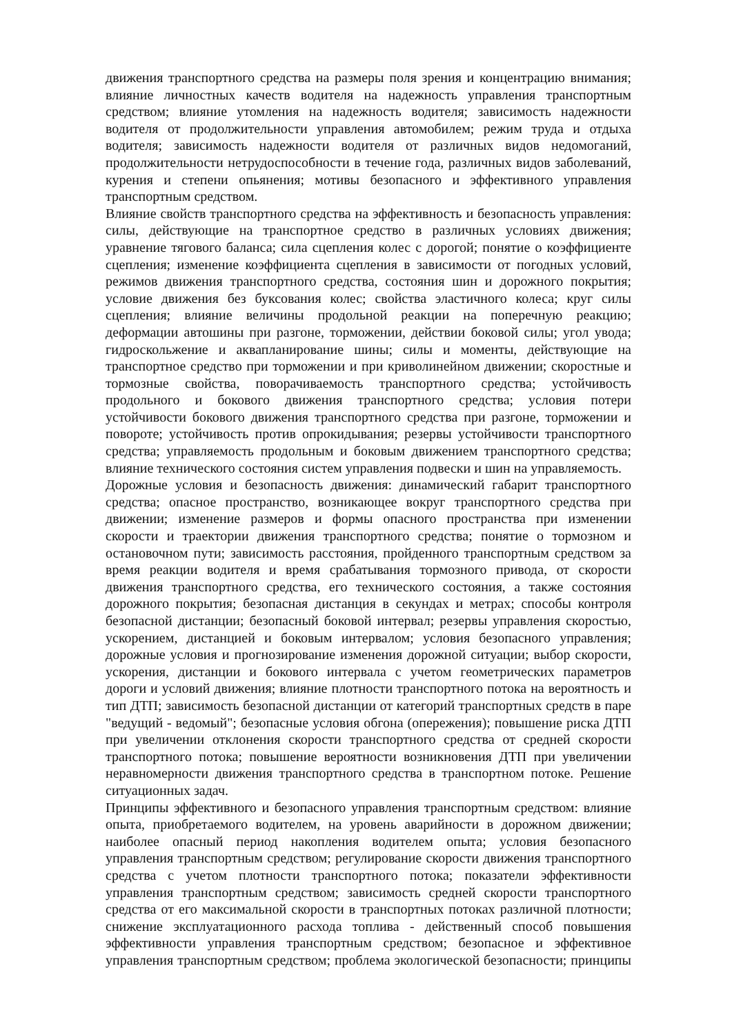движения транспортного средства на размеры поля зрения и концентрацию внимания; влияние личностных качеств водителя на надежность управления транспортным средством; влияние утомления на надежность водителя; зависимость надежности водителя от продолжительности управления автомобилем; режим труда и отдыха водителя; зависимость надежности водителя от различных видов недомоганий, продолжительности нетрудоспособности в течение года, различных видов заболеваний, курения и степени опьянения; мотивы безопасного и эффективного управления транспортным средством.
Влияние свойств транспортного средства на эффективность и безопасность управления: силы, действующие на транспортное средство в различных условиях движения; уравнение тягового баланса; сила сцепления колес с дорогой; понятие о коэффициенте сцепления; изменение коэффициента сцепления в зависимости от погодных условий, режимов движения транспортного средства, состояния шин и дорожного покрытия; условие движения без буксования колес; свойства эластичного колеса; круг силы сцепления; влияние величины продольной реакции на поперечную реакцию; деформации автошины при разгоне, торможении, действии боковой силы; угол увода; гидроскольжение и аквапланирование шины; силы и моменты, действующие на транспортное средство при торможении и при криволинейном движении; скоростные и тормозные свойства, поворачиваемость транспортного средства; устойчивость продольного и бокового движения транспортного средства; условия потери устойчивости бокового движения транспортного средства при разгоне, торможении и повороте; устойчивость против опрокидывания; резервы устойчивости транспортного средства; управляемость продольным и боковым движением транспортного средства; влияние технического состояния систем управления подвески и шин на управляемость.
Дорожные условия и безопасность движения: динамический габарит транспортного средства; опасное пространство, возникающее вокруг транспортного средства при движении; изменение размеров и формы опасного пространства при изменении скорости и траектории движения транспортного средства; понятие о тормозном и остановочном пути; зависимость расстояния, пройденного транспортным средством за время реакции водителя и время срабатывания тормозного привода, от скорости движения транспортного средства, его технического состояния, а также состояния дорожного покрытия; безопасная дистанция в секундах и метрах; способы контроля безопасной дистанции; безопасный боковой интервал; резервы управления скоростью, ускорением, дистанцией и боковым интервалом; условия безопасного управления; дорожные условия и прогнозирование изменения дорожной ситуации; выбор скорости, ускорения, дистанции и бокового интервала с учетом геометрических параметров дороги и условий движения; влияние плотности транспортного потока на вероятность и тип ДТП; зависимость безопасной дистанции от категорий транспортных средств в паре "ведущий - ведомый"; безопасные условия обгона (опережения); повышение риска ДТП при увеличении отклонения скорости транспортного средства от средней скорости транспортного потока; повышение вероятности возникновения ДТП при увеличении неравномерности движения транспортного средства в транспортном потоке. Решение ситуационных задач.
Принципы эффективного и безопасного управления транспортным средством: влияние опыта, приобретаемого водителем, на уровень аварийности в дорожном движении; наиболее опасный период накопления водителем опыта; условия безопасного управления транспортным средством; регулирование скорости движения транспортного средства с учетом плотности транспортного потока; показатели эффективности управления транспортным средством; зависимость средней скорости транспортного средства от его максимальной скорости в транспортных потоках различной плотности; снижение эксплуатационного расхода топлива - действенный способ повышения эффективности управления транспортным средством; безопасное и эффективное управления транспортным средством; проблема экологической безопасности; принципы